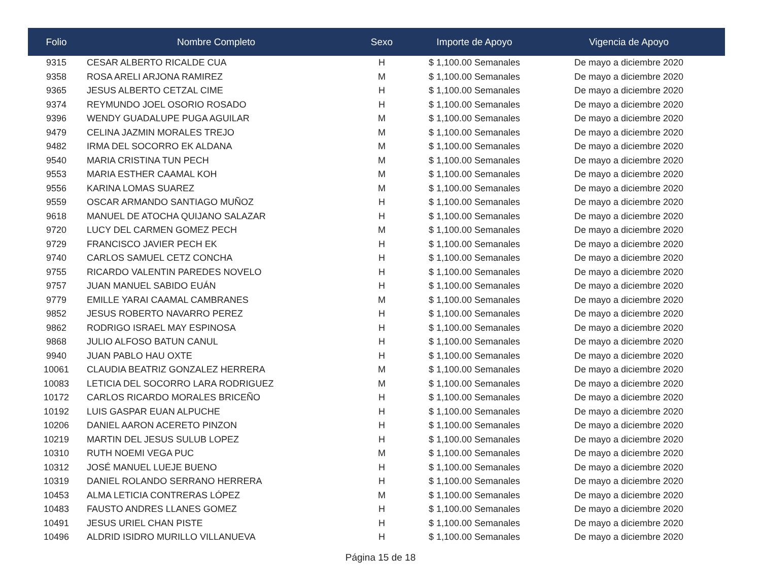| Folio | Nombre Completo | Sexo | Importe de Apoyo | Vigencia de Apoyo |
| --- | --- | --- | --- | --- |
| 9315 | CESAR ALBERTO RICALDE CUA | H | $ 1,100.00 Semanales | De mayo a diciembre 2020 |
| 9358 | ROSA ARELI ARJONA RAMIREZ | M | $ 1,100.00 Semanales | De mayo a diciembre 2020 |
| 9365 | JESUS ALBERTO CETZAL CIME | H | $ 1,100.00 Semanales | De mayo a diciembre 2020 |
| 9374 | REYMUNDO JOEL OSORIO ROSADO | H | $ 1,100.00 Semanales | De mayo a diciembre 2020 |
| 9396 | WENDY GUADALUPE PUGA AGUILAR | M | $ 1,100.00 Semanales | De mayo a diciembre 2020 |
| 9479 | CELINA JAZMIN MORALES TREJO | M | $ 1,100.00 Semanales | De mayo a diciembre 2020 |
| 9482 | IRMA DEL SOCORRO EK ALDANA | M | $ 1,100.00 Semanales | De mayo a diciembre 2020 |
| 9540 | MARIA CRISTINA TUN PECH | M | $ 1,100.00 Semanales | De mayo a diciembre 2020 |
| 9553 | MARIA ESTHER CAAMAL KOH | M | $ 1,100.00 Semanales | De mayo a diciembre 2020 |
| 9556 | KARINA LOMAS SUAREZ | M | $ 1,100.00 Semanales | De mayo a diciembre 2020 |
| 9559 | OSCAR ARMANDO SANTIAGO MUÑOZ | H | $ 1,100.00 Semanales | De mayo a diciembre 2020 |
| 9618 | MANUEL DE ATOCHA QUIJANO SALAZAR | H | $ 1,100.00 Semanales | De mayo a diciembre 2020 |
| 9720 | LUCY DEL CARMEN GOMEZ PECH | M | $ 1,100.00 Semanales | De mayo a diciembre 2020 |
| 9729 | FRANCISCO JAVIER PECH EK | H | $ 1,100.00 Semanales | De mayo a diciembre 2020 |
| 9740 | CARLOS SAMUEL CETZ CONCHA | H | $ 1,100.00 Semanales | De mayo a diciembre 2020 |
| 9755 | RICARDO VALENTIN PAREDES NOVELO | H | $ 1,100.00 Semanales | De mayo a diciembre 2020 |
| 9757 | JUAN MANUEL SABIDO EUÁN | H | $ 1,100.00 Semanales | De mayo a diciembre 2020 |
| 9779 | EMILLE YARAI CAAMAL CAMBRANES | M | $ 1,100.00 Semanales | De mayo a diciembre 2020 |
| 9852 | JESUS ROBERTO NAVARRO PEREZ | H | $ 1,100.00 Semanales | De mayo a diciembre 2020 |
| 9862 | RODRIGO ISRAEL MAY ESPINOSA | H | $ 1,100.00 Semanales | De mayo a diciembre 2020 |
| 9868 | JULIO ALFOSO BATUN CANUL | H | $ 1,100.00 Semanales | De mayo a diciembre 2020 |
| 9940 | JUAN PABLO HAU OXTE | H | $ 1,100.00 Semanales | De mayo a diciembre 2020 |
| 10061 | CLAUDIA BEATRIZ GONZALEZ HERRERA | M | $ 1,100.00 Semanales | De mayo a diciembre 2020 |
| 10083 | LETICIA DEL SOCORRO LARA RODRIGUEZ | M | $ 1,100.00 Semanales | De mayo a diciembre 2020 |
| 10172 | CARLOS RICARDO MORALES BRICEÑO | H | $ 1,100.00 Semanales | De mayo a diciembre 2020 |
| 10192 | LUIS GASPAR EUAN ALPUCHE | H | $ 1,100.00 Semanales | De mayo a diciembre 2020 |
| 10206 | DANIEL AARON ACERETO PINZON | H | $ 1,100.00 Semanales | De mayo a diciembre 2020 |
| 10219 | MARTIN DEL JESUS SULUB LOPEZ | H | $ 1,100.00 Semanales | De mayo a diciembre 2020 |
| 10310 | RUTH NOEMI VEGA PUC | M | $ 1,100.00 Semanales | De mayo a diciembre 2020 |
| 10312 | JOSÉ MANUEL LUEJE BUENO | H | $ 1,100.00 Semanales | De mayo a diciembre 2020 |
| 10319 | DANIEL ROLANDO SERRANO HERRERA | H | $ 1,100.00 Semanales | De mayo a diciembre 2020 |
| 10453 | ALMA LETICIA CONTRERAS LÓPEZ | M | $ 1,100.00 Semanales | De mayo a diciembre 2020 |
| 10483 | FAUSTO ANDRES LLANES GOMEZ | H | $ 1,100.00 Semanales | De mayo a diciembre 2020 |
| 10491 | JESUS URIEL CHAN PISTE | H | $ 1,100.00 Semanales | De mayo a diciembre 2020 |
| 10496 | ALDRID ISIDRO MURILLO VILLANUEVA | H | $ 1,100.00 Semanales | De mayo a diciembre 2020 |
Página 15 de 18